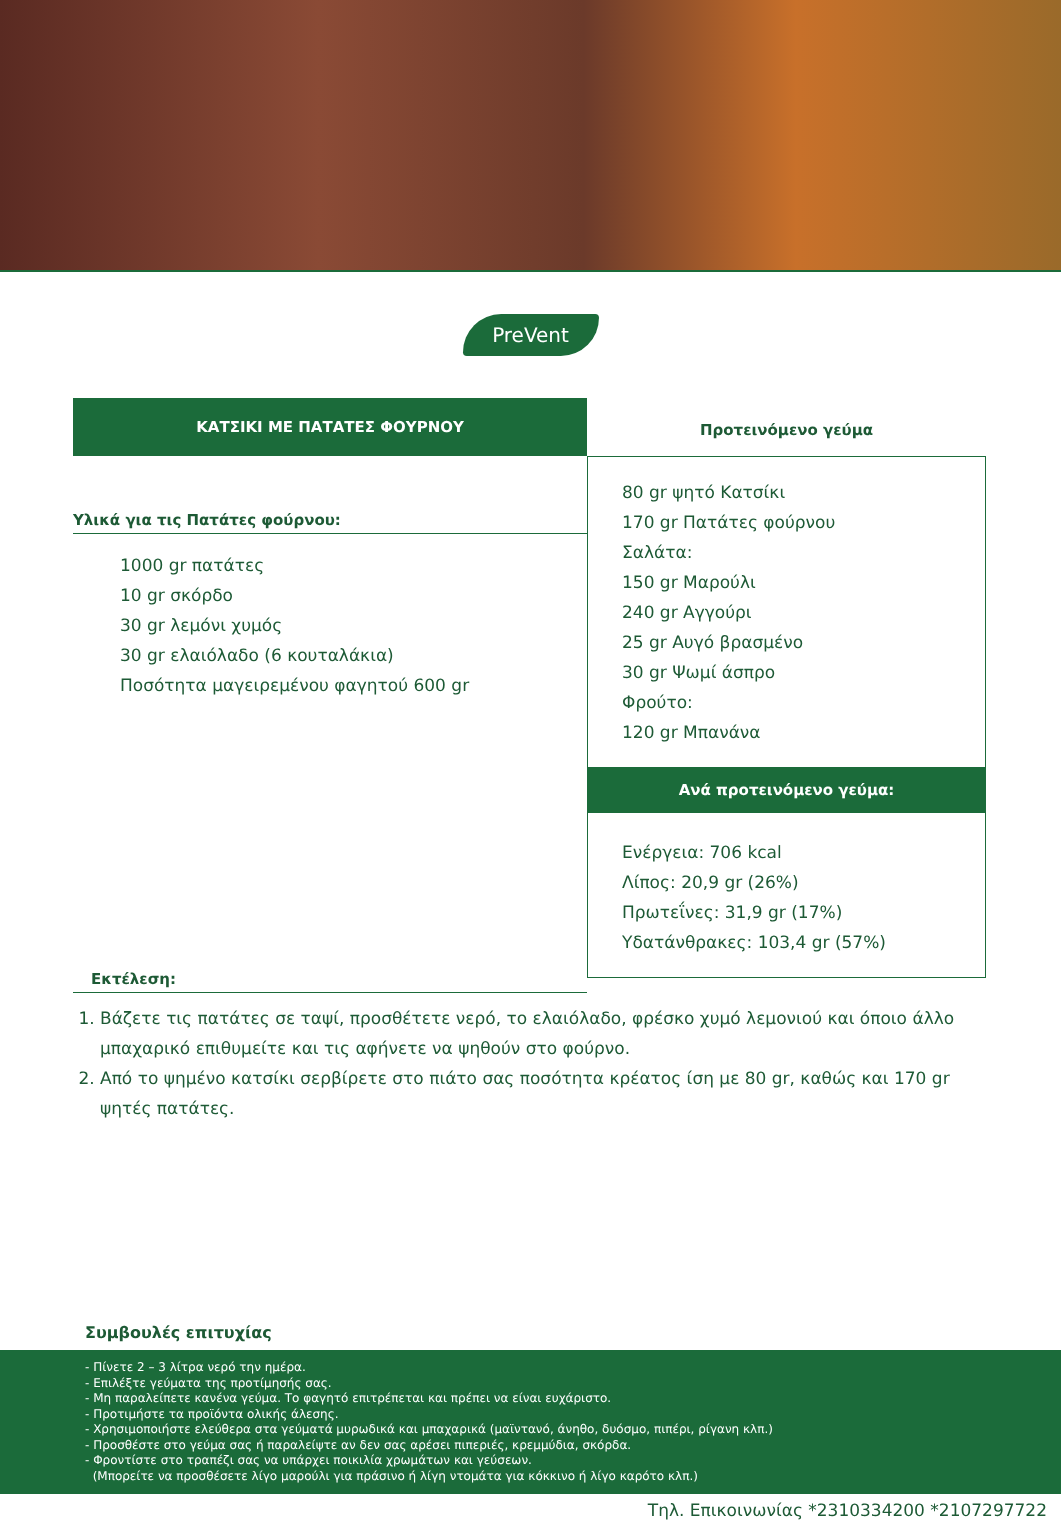PreVent
ΚΑΤΣΙΚΙ ΜΕ ΠΑΤΑΤΕΣ ΦΟΥΡΝΟΥ
Υλικά για τις Πατάτες φούρνου:
1000 gr πατάτες
10 gr σκόρδο
30 gr λεμόνι χυμός
30 gr ελαιόλαδο (6 κουταλάκια)
Ποσότητα μαγειρεμένου φαγητού 600 gr
Εκτέλεση:
Προτεινόμενο γεύμα
80 gr ψητό Κατσίκι
170 gr Πατάτες φούρνου
Σαλάτα:
150 gr Μαρούλι
240 gr Αγγούρι
25 gr Αυγό βρασμένο
30 gr Ψωμί άσπρο
Φρούτο:
120 gr Μπανάνα
Ανά προτεινόμενο γεύμα:
Ενέργεια: 706 kcal
Λίπος: 20,9 gr (26%)
Πρωτεΐνες: 31,9 gr (17%)
Υδατάνθρακες: 103,4 gr (57%)
1. Βάζετε τις πατάτες σε ταψί, προσθέτετε νερό, το ελαιόλαδο, φρέσκο χυμό λεμονιού και όποιο άλλο μπαχαρικό επιθυμείτε και τις αφήνετε να ψηθούν στο φούρνο.
2. Από το ψημένο κατσίκι σερβίρετε στο πιάτο σας ποσότητα κρέατος ίση με 80 gr, καθώς και 170 gr ψητές πατάτες.
Συμβουλές επιτυχίας
- Πίνετε 2 – 3 λίτρα νερό την ημέρα.
- Επιλέξτε γεύματα της προτίμησής σας.
- Μη παραλείπετε κανένα γεύμα. Το φαγητό επιτρέπεται και πρέπει να είναι ευχάριστο.
- Προτιμήστε τα προϊόντα ολικής άλεσης.
- Χρησιμοποιήστε ελεύθερα στα γεύματά μυρωδικά και μπαχαρικά (μαϊντανό, άνηθο, δυόσμο, πιπέρι, ρίγανη κλπ.)
- Προσθέστε στο γεύμα σας ή παραλείψτε αν δεν σας αρέσει πιπεριές, κρεμμύδια, σκόρδα.
- Φροντίστε στο τραπέζι σας να υπάρχει ποικιλία χρωμάτων και γεύσεων.
(Μπορείτε να προσθέσετε λίγο μαρούλι για πράσινο ή λίγη ντομάτα για κόκκινο ή λίγο καρότο κλπ.)
Τηλ. Επικοινωνίας *2310334200 *2107297722